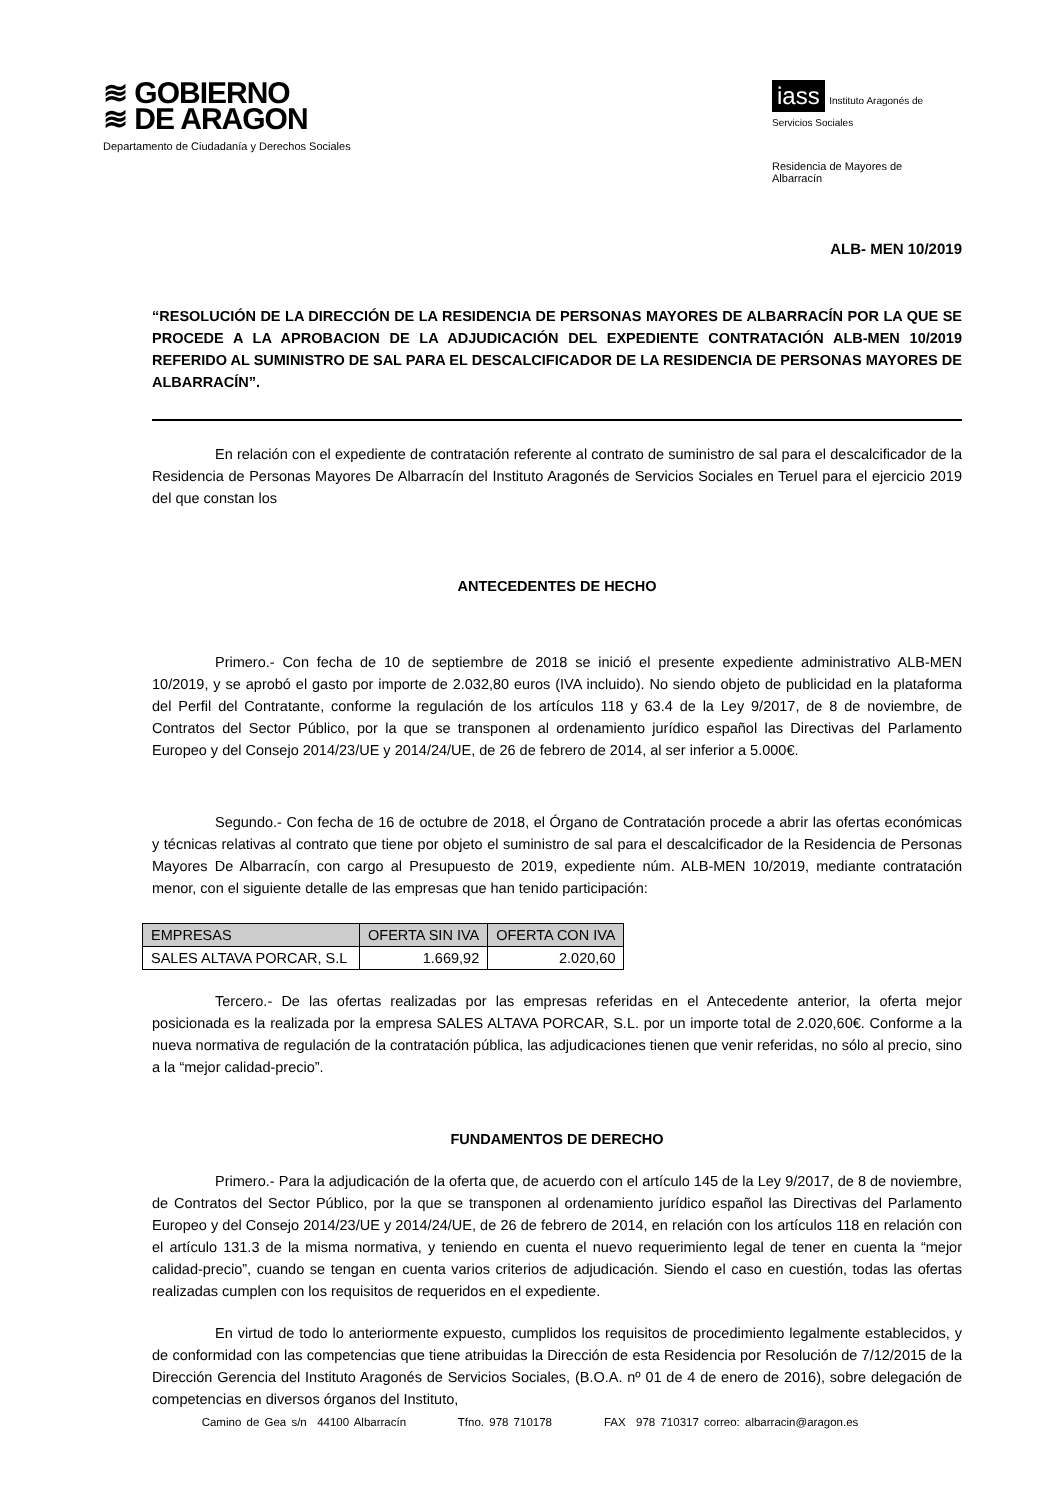≋ GOBIERNO
≋ DE ARAGON
Departamento de Ciudadanía y Derechos Sociales
iass Instituto Aragonés de Servicios Sociales
Residencia de Mayores de
Albarracín
ALB- MEN 10/2019
“RESOLUCIÓN DE LA DIRECCIÓN DE LA RESIDENCIA DE PERSONAS MAYORES DE ALBARRACÍN POR LA QUE SE PROCEDE A LA APROBACION DE LA ADJUDICACIÓN DEL EXPEDIENTE CONTRATACIÓN ALB-MEN 10/2019 REFERIDO AL SUMINISTRO DE SAL PARA EL DESCALCIFICADOR DE LA RESIDENCIA DE PERSONAS MAYORES DE ALBARRACÍN”.
En relación con el expediente de contratación referente al contrato de suministro de sal para el descalcificador de la Residencia de Personas Mayores De Albarracín del Instituto Aragonés de Servicios Sociales en Teruel para el ejercicio 2019 del que constan los
ANTECEDENTES DE HECHO
Primero.- Con fecha de 10 de septiembre de 2018 se inició el presente expediente administrativo ALB-MEN 10/2019, y se aprobó el gasto por importe de 2.032,80 euros (IVA incluido). No siendo objeto de publicidad en la plataforma del Perfil del Contratante, conforme la regulación de los artículos 118 y 63.4 de la Ley 9/2017, de 8 de noviembre, de Contratos del Sector Público, por la que se transponen al ordenamiento jurídico español las Directivas del Parlamento Europeo y del Consejo 2014/23/UE y 2014/24/UE, de 26 de febrero de 2014, al ser inferior a 5.000€.
Segundo.- Con fecha de 16 de octubre de 2018, el Órgano de Contratación procede a abrir las ofertas económicas y técnicas relativas al contrato que tiene por objeto el suministro de sal para el descalcificador de la Residencia de Personas Mayores De Albarracín, con cargo al Presupuesto de 2019, expediente núm. ALB-MEN 10/2019, mediante contratación menor, con el siguiente detalle de las empresas que han tenido participación:
| EMPRESAS | OFERTA SIN IVA | OFERTA CON IVA |
| SALES ALTAVA PORCAR, S.L | 1.669,92 | 2.020,60 |
Tercero.- De las ofertas realizadas por las empresas referidas en el Antecedente anterior, la oferta mejor posicionada es la realizada por la empresa SALES ALTAVA PORCAR, S.L. por un importe total de 2.020,60€. Conforme a la nueva normativa de regulación de la contratación pública, las adjudicaciones tienen que venir referidas, no sólo al precio, sino a la “mejor calidad-precio”.
FUNDAMENTOS DE DERECHO
Primero.- Para la adjudicación de la oferta que, de acuerdo con el artículo 145 de la Ley 9/2017, de 8 de noviembre, de Contratos del Sector Público, por la que se transponen al ordenamiento jurídico español las Directivas del Parlamento Europeo y del Consejo 2014/23/UE y 2014/24/UE, de 26 de febrero de 2014, en relación con los artículos 118 en relación con el artículo 131.3 de la misma normativa, y teniendo en cuenta el nuevo requerimiento legal de tener en cuenta la “mejor calidad-precio”, cuando se tengan en cuenta varios criterios de adjudicación. Siendo el caso en cuestión, todas las ofertas realizadas cumplen con los requisitos de requeridos en el expediente.
En virtud de todo lo anteriormente expuesto, cumplidos los requisitos de procedimiento legalmente establecidos, y de conformidad con las competencias que tiene atribuidas la Dirección de esta Residencia por Resolución de 7/12/2015 de la Dirección Gerencia del Instituto Aragonés de Servicios Sociales, (B.O.A. nº 01 de 4 de enero de 2016), sobre delegación de competencias en diversos órganos del Instituto,
Camino de Gea s/n 44100 Albarracín Tfno. 978 710178 FAX 978 710317 correo: albarracin@aragon.es